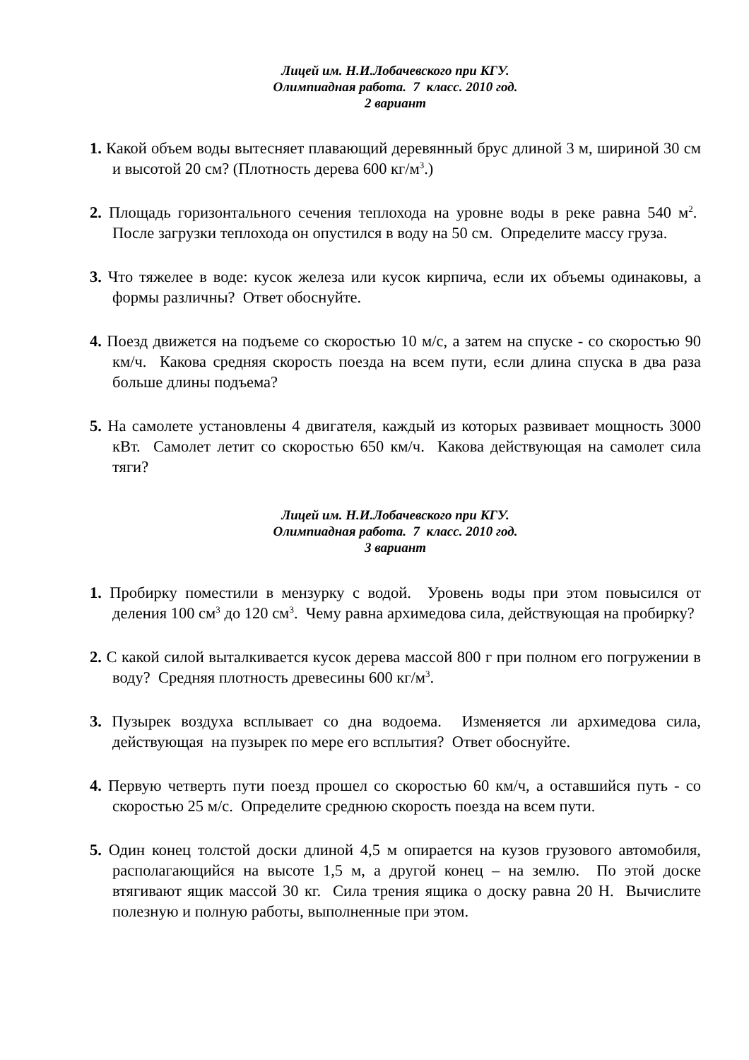Лицей им. Н.И.Лобачевского при КГУ.
Олимпиадная работа. 7 класс. 2010 год.
2 вариант
1. Какой объем воды вытесняет плавающий деревянный брус длиной 3 м, шириной 30 см и высотой 20 см? (Плотность дерева 600 кг/м<sup>3</sup>.)
2. Площадь горизонтального сечения теплохода на уровне воды в реке равна 540 м<sup>2</sup>. После загрузки теплохода он опустился в воду на 50 см. Определите массу груза.
3. Что тяжелее в воде: кусок железа или кусок кирпича, если их объемы одинаковы, а формы различны? Ответ обоснуйте.
4. Поезд движется на подъеме со скоростью 10 м/с, а затем на спуске - со скоростью 90 км/ч. Какова средняя скорость поезда на всем пути, если длина спуска в два раза больше длины подъема?
5. На самолете установлены 4 двигателя, каждый из которых развивает мощность 3000 кВт. Самолет летит со скоростью 650 км/ч. Какова действующая на самолет сила тяги?
Лицей им. Н.И.Лобачевского при КГУ.
Олимпиадная работа. 7 класс. 2010 год.
3 вариант
1. Пробирку поместили в мензурку с водой. Уровень воды при этом повысился от деления 100 см<sup>3</sup> до 120 см<sup>3</sup>. Чему равна архимедова сила, действующая на пробирку?
2. С какой силой выталкивается кусок дерева массой 800 г при полном его погружении в воду? Средняя плотность древесины 600 кг/м<sup>3</sup>.
3. Пузырек воздуха всплывает со дна водоема. Изменяется ли архимедова сила, действующая на пузырек по мере его всплытия? Ответ обоснуйте.
4. Первую четверть пути поезд прошел со скоростью 60 км/ч, а оставшийся путь - со скоростью 25 м/с. Определите среднюю скорость поезда на всем пути.
5. Один конец толстой доски длиной 4,5 м опирается на кузов грузового автомобиля, располагающийся на высоте 1,5 м, а другой конец – на землю. По этой доске втягивают ящик массой 30 кг. Сила трения ящика о доску равна 20 Н. Вычислите полезную и полную работы, выполненные при этом.